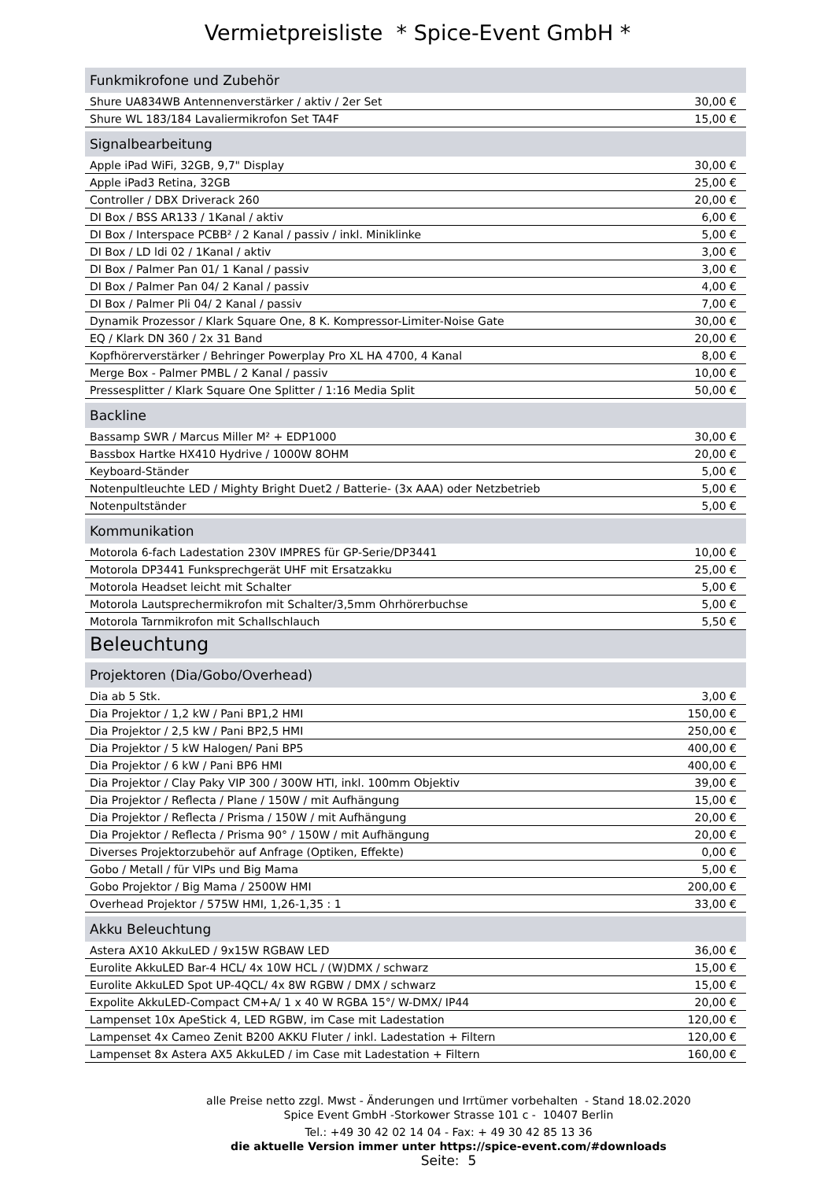Vermietpreisliste * Spice-Event GmbH *
| Funkmikrofone und Zubehör | |
| --- | --- |
| Shure UA834WB Antennenverstärker / aktiv / 2er Set | 30,00 € |
| Shure WL 183/184 Lavaliermikrofon Set TA4F | 15,00 € |
| Signalbearbeitung | |
| Apple iPad WiFi, 32GB, 9,7" Display | 30,00 € |
| Apple iPad3 Retina, 32GB | 25,00 € |
| Controller / DBX Driverack 260 | 20,00 € |
| DI Box / BSS AR133 / 1Kanal / aktiv | 6,00 € |
| DI Box / Interspace PCBB² / 2 Kanal / passiv / inkl. Miniklinke | 5,00 € |
| DI Box / LD ldi 02 / 1Kanal / aktiv | 3,00 € |
| DI Box / Palmer Pan 01/ 1 Kanal / passiv | 3,00 € |
| DI Box / Palmer Pan 04/ 2 Kanal / passiv | 4,00 € |
| DI Box / Palmer Pli 04/ 2 Kanal / passiv | 7,00 € |
| Dynamik Prozessor / Klark Square One, 8 K. Kompressor-Limiter-Noise Gate | 30,00 € |
| EQ / Klark DN 360 / 2x 31 Band | 20,00 € |
| Kopfhörerverstärker / Behringer Powerplay Pro XL HA 4700, 4 Kanal | 8,00 € |
| Merge Box - Palmer PMBL / 2 Kanal / passiv | 10,00 € |
| Pressesplitter / Klark Square One Splitter / 1:16 Media Split | 50,00 € |
| Backline | |
| Bassamp SWR / Marcus Miller M² + EDP1000 | 30,00 € |
| Bassbox Hartke HX410 Hydrive / 1000W 8OHM | 20,00 € |
| Keyboard-Ständer | 5,00 € |
| Notenpultleuchte LED / Mighty Bright Duet2 / Batterie- (3x AAA) oder Netzbetrieb | 5,00 € |
| Notenpultständer | 5,00 € |
| Kommunikation | |
| Motorola 6-fach Ladestation 230V IMPRES für GP-Serie/DP3441 | 10,00 € |
| Motorola DP3441 Funksprechgerät UHF mit Ersatzakku | 25,00 € |
| Motorola Headset leicht mit Schalter | 5,00 € |
| Motorola Lautsprechermikrofon mit Schalter/3,5mm Ohrhörerbuchse | 5,00 € |
| Motorola Tarnmikrofon mit Schallschlauch | 5,50 € |
| Beleuchtung | |
| Projektoren (Dia/Gobo/Overhead) | |
| Dia ab 5 Stk. | 3,00 € |
| Dia Projektor / 1,2 kW / Pani BP1,2 HMI | 150,00 € |
| Dia Projektor / 2,5 kW / Pani BP2,5 HMI | 250,00 € |
| Dia Projektor / 5 kW Halogen/ Pani BP5 | 400,00 € |
| Dia Projektor / 6 kW / Pani BP6 HMI | 400,00 € |
| Dia Projektor / Clay Paky VIP 300 / 300W HTI, inkl. 100mm Objektiv | 39,00 € |
| Dia Projektor / Reflecta / Plane / 150W / mit Aufhängung | 15,00 € |
| Dia Projektor / Reflecta / Prisma / 150W / mit Aufhängung | 20,00 € |
| Dia Projektor / Reflecta / Prisma 90° / 150W / mit Aufhängung | 20,00 € |
| Diverses Projektorzubehör auf Anfrage (Optiken, Effekte) | 0,00 € |
| Gobo / Metall / für VIPs und Big Mama | 5,00 € |
| Gobo Projektor / Big Mama / 2500W HMI | 200,00 € |
| Overhead Projektor / 575W HMI, 1,26-1,35 : 1 | 33,00 € |
| Akku Beleuchtung | |
| Astera AX10 AkkuLED / 9x15W RGBAW LED | 36,00 € |
| Eurolite AkkuLED Bar-4 HCL/ 4x 10W HCL / (W)DMX / schwarz | 15,00 € |
| Eurolite AkkuLED Spot UP-4QCL/ 4x 8W RGBW / DMX / schwarz | 15,00 € |
| Expolite AkkuLED-Compact CM+A/ 1 x 40 W RGBA 15°/ W-DMX/ IP44 | 20,00 € |
| Lampenset 10x ApeStick 4, LED RGBW, im Case mit Ladestation | 120,00 € |
| Lampenset 4x Cameo Zenit B200 AKKU Fluter / inkl. Ladestation + Filtern | 120,00 € |
| Lampenset 8x Astera AX5 AkkuLED / im Case mit Ladestation + Filtern | 160,00 € |
alle Preise netto zzgl. Mwst - Änderungen und Irrtümer vorbehalten - Stand 18.02.2020
Spice Event GmbH -Storkower Strasse 101 c - 10407 Berlin
Tel.: +49 30 42 02 14 04 - Fax: + 49 30 42 85 13 36
die aktuelle Version immer unter https://spice-event.com/#downloads
Seite: 5